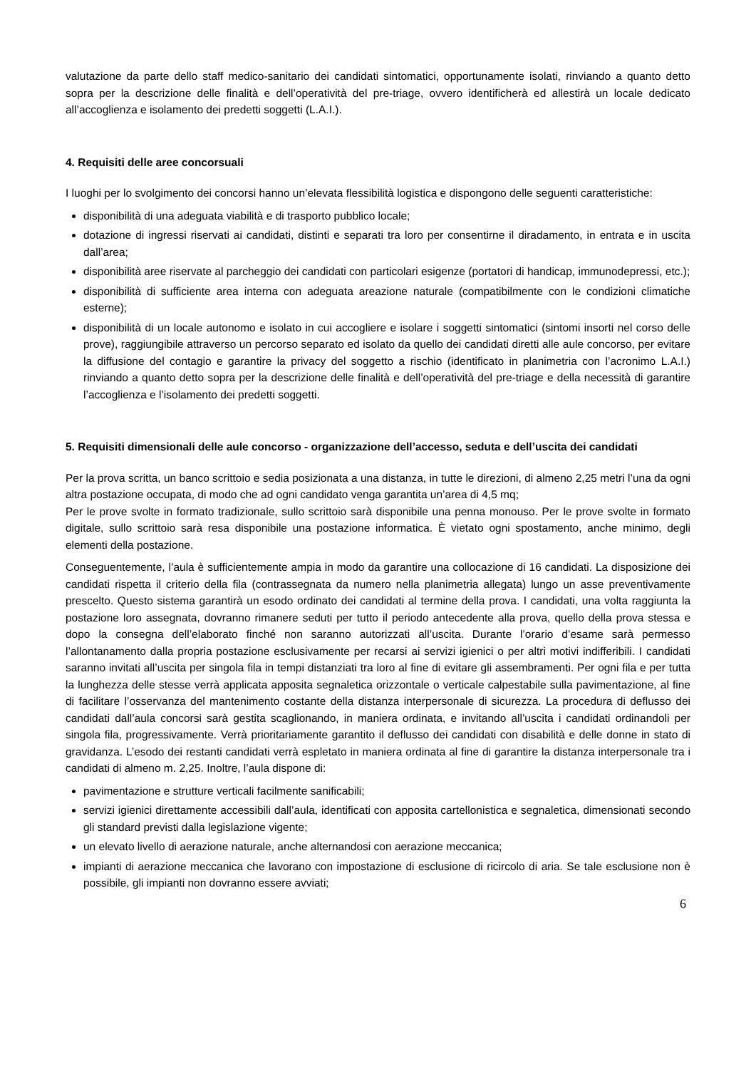valutazione da parte dello staff medico-sanitario dei candidati sintomatici, opportunamente isolati, rinviando a quanto detto sopra per la descrizione delle finalità e dell’operatività del pre-triage, ovvero identificherà ed allestirà un locale dedicato all’accoglienza e isolamento dei predetti soggetti (L.A.I.).
4. Requisiti delle aree concorsuali
I luoghi per lo svolgimento dei concorsi hanno un’elevata flessibilità logistica e dispongono delle seguenti caratteristiche:
disponibilità di una adeguata viabilità e di trasporto pubblico locale;
dotazione di ingressi riservati ai candidati, distinti e separati tra loro per consentirne il diradamento, in entrata e in uscita dall’area;
disponibilità aree riservate al parcheggio dei candidati con particolari esigenze (portatori di handicap, immunodepressi, etc.);
disponibilità di sufficiente area interna con adeguata areazione naturale (compatibilmente con le condizioni climatiche esterne);
disponibilità di un locale autonomo e isolato in cui accogliere e isolare i soggetti sintomatici (sintomi insorti nel corso delle prove), raggiungibile attraverso un percorso separato ed isolato da quello dei candidati diretti alle aule concorso, per evitare la diffusione del contagio e garantire la privacy del soggetto a rischio (identificato in planimetria con l’acronimo L.A.I.) rinviando a quanto detto sopra per la descrizione delle finalità e dell’operatività del pre-triage e della necessità di garantire l’accoglienza e l’isolamento dei predetti soggetti.
5. Requisiti dimensionali delle aule concorso - organizzazione dell’accesso, seduta e dell’uscita dei candidati
Per la prova scritta, un banco scrittoio e sedia posizionata a una distanza, in tutte le direzioni, di almeno 2,25 metri l’una da ogni altra postazione occupata, di modo che ad ogni candidato venga garantita un’area di 4,5 mq;
Per le prove svolte in formato tradizionale, sullo scrittoio sarà disponibile una penna monouso. Per le prove svolte in formato digitale, sullo scrittoio sarà resa disponibile una postazione informatica. È vietato ogni spostamento, anche minimo, degli elementi della postazione.
Conseguentemente, l’aula è sufficientemente ampia in modo da garantire una collocazione di 16 candidati. La disposizione dei candidati rispetta il criterio della fila (contrassegnata da numero nella planimetria allegata) lungo un asse preventivamente prescelto. Questo sistema garantirà un esodo ordinato dei candidati al termine della prova. I candidati, una volta raggiunta la postazione loro assegnata, dovranno rimanere seduti per tutto il periodo antecedente alla prova, quello della prova stessa e dopo la consegna dell’elaborato finché non saranno autorizzati all’uscita. Durante l’orario d’esame sarà permesso l’allontanamento dalla propria postazione esclusivamente per recarsi ai servizi igienici o per altri motivi indifferibili. I candidati saranno invitati all’uscita per singola fila in tempi distanziati tra loro al fine di evitare gli assembramenti. Per ogni fila e per tutta la lunghezza delle stesse verrà applicata apposita segnaletica orizzontale o verticale calpestabile sulla pavimentazione, al fine di facilitare l’osservanza del mantenimento costante della distanza interpersonale di sicurezza. La procedura di deflusso dei candidati dall’aula concorsi sarà gestita scaglionando, in maniera ordinata, e invitando all’uscita i candidati ordinandoli per singola fila, progressivamente. Verrà prioritariamente garantito il deflusso dei candidati con disabilità e delle donne in stato di gravidanza. L’esodo dei restanti candidati verrà espletato in maniera ordinata al fine di garantire la distanza interpersonale tra i candidati di almeno m. 2,25. Inoltre, l’aula dispone di:
pavimentazione e strutture verticali facilmente sanificabili;
servizi igienici direttamente accessibili dall’aula, identificati con apposita cartellonistica e segnaletica, dimensionati secondo gli standard previsti dalla legislazione vigente;
un elevato livello di aerazione naturale, anche alternandosi con aerazione meccanica;
impianti di aerazione meccanica che lavorano con impostazione di esclusione di ricircolo di aria. Se tale esclusione non è possibile, gli impianti non dovranno essere avviati;
6